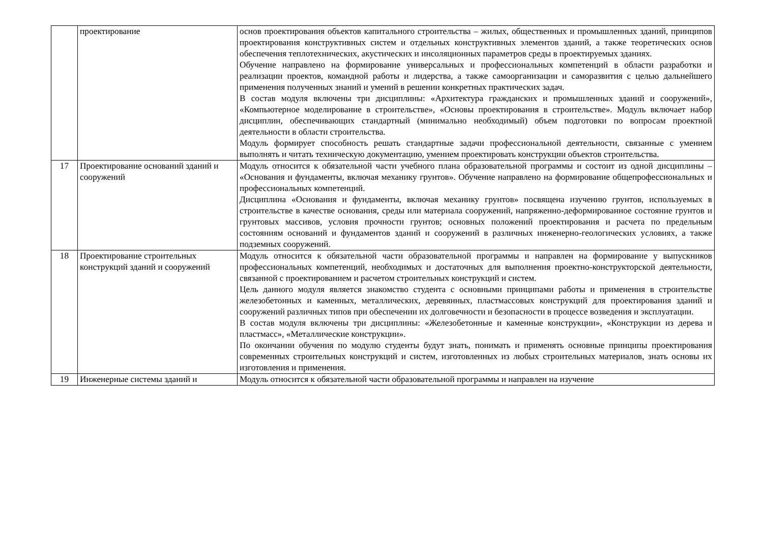| | проектирование | основ проектирования объектов капитального строительства – жилых, общественных и промышленных зданий, принципов проектирования конструктивных систем и отдельных конструктивных элементов зданий, а также теоретических основ обеспечения теплотехнических, акустических и инсоляционных параметров среды в проектируемых зданиях. Обучение направлено на формирование универсальных и профессиональных компетенций в области разработки и реализации проектов, командной работы и лидерства, а также самоорганизации и саморазвития с целью дальнейшего применения полученных знаний и умений в решении конкретных практических задач. В состав модуля включены три дисциплины: «Архитектура гражданских и промышленных зданий и сооружений», «Компьютерное моделирование в строительстве», «Основы проектирования в строительстве». Модуль включает набор дисциплин, обеспечивающих стандартный (минимально необходимый) объем подготовки по вопросам проектной деятельности в области строительства. Модуль формирует способность решать стандартные задачи профессиональной деятельности, связанные с умением выполнять и читать техническую документацию, умением проектировать конструкции объектов строительства. |
| 17 | Проектирование оснований зданий и сооружений | Модуль относится к обязательной части учебного плана образовательной программы и состоит из одной дисциплины – «Основания и фундаменты, включая механику грунтов». Обучение направлено на формирование общепрофессиональных и профессиональных компетенций. Дисциплина «Основания и фундаменты, включая механику грунтов» посвящена изучению грунтов, используемых в строительстве в качестве основания, среды или материала сооружений, напряженно-деформированное состояние грунтов и грунтовых массивов, условия прочности грунтов; основных положений проектирования и расчета по предельным состояниям оснований и фундаментов зданий и сооружений в различных инженерно-геологических условиях, а также подземных сооружений. |
| 18 | Проектирование строительных конструкций зданий и сооружений | Модуль относится к обязательной части образовательной программы и направлен на формирование у выпускников профессиональных компетенций, необходимых и достаточных для выполнения проектно-конструкторской деятельности, связанной с проектированием и расчетом строительных конструкций и систем. Цель данного модуля является знакомство студента с основными принципами работы и применения в строительстве железобетонных и каменных, металлических, деревянных, пластмассовых конструкций для проектирования зданий и сооружений различных типов при обеспечении их долговечности и безопасности в процессе возведения и эксплуатации. В состав модуля включены три дисциплины: «Железобетонные и каменные конструкции», «Конструкции из дерева и пластмасс», «Металлические конструкции». По окончании обучения по модулю студенты будут знать, понимать и применять основные принципы проектирования современных строительных конструкций и систем, изготовленных из любых строительных материалов, знать основы их изготовления и применения. |
| 19 | Инженерные системы зданий и | Модуль относится к обязательной части образовательной программы и направлен на изучение |